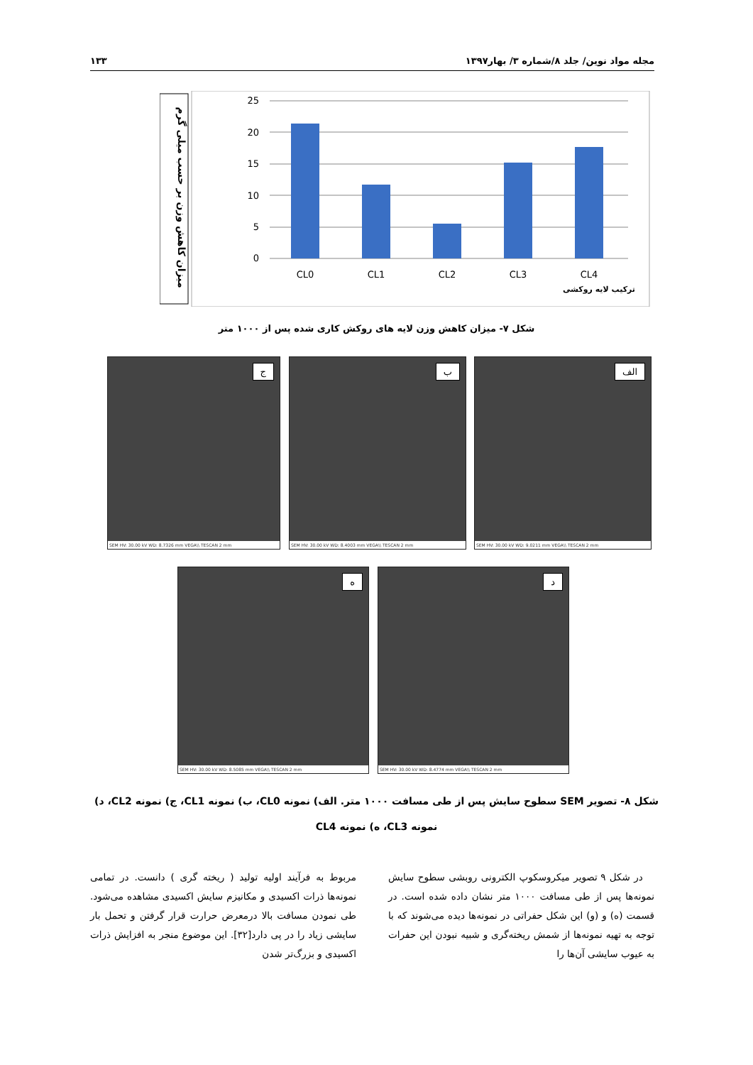مجله مواد نوین/ جلد ۸/شماره ۳/ بهار۱۳۹۷ ۱۳۳
میزان کاهش وزن بر حسب میلی گرم
25
20
15
10
5
0
CL0
CL1
CL2
CL3
CL4
ترکیب لایه روکشی
شکل ۷- میزان کاهش وزن لایه های روکش کاری شده پس از ۱۰۰۰ متر
الف
SEM HV: 30.00 kV WD: 9.0211 mm VEGA\\ TESCAN 2 mm
ب
SEM HV: 30.00 kV WD: 8.4003 mm VEGA\\ TESCAN 2 mm
ج
SEM HV: 30.00 kV WD: 8.7326 mm VEGA\\ TESCAN 2 mm
د
SEM HV: 30.00 kV WD: 8.4774 mm VEGA\\ TESCAN 2 mm
ه
SEM HV: 30.00 kV WD: 8.5085 mm VEGA\\ TESCAN 2 mm
شکل ۸- تصویر SEM سطوح سایش پس از طی مسافت ۱۰۰۰ متر. الف) نمونه CL0، ب) نمونه CL1، ج) نمونه CL2، د)
نمونه CL3، ه) نمونه CL4
در شکل ۹ تصویر میکروسکوپ الکترونی روبشی سطوح سایش نمونه‌ها پس از طی مسافت ۱۰۰۰ متر نشان داده شده است. در قسمت (ه) و (و) این شکل حفراتی در نمونه‌ها دیده می‌شوند که با توجه به تهیه نمونه‌ها از شمش ریخته‌گری و شبیه نبودن این حفرات به عیوب سایشی آن‌ها را
مربوط به فرآیند اولیه تولید ( ریخته گری ) دانست. در تمامی نمونه‌ها ذرات اکسیدی و مکانیزم سایش اکسیدی مشاهده می‌شود. طی نمودن مسافت بالا درمعرض حرارت قرار گرفتن و تحمل بار سایشی زیاد را در پی دارد[۳۲]. این موضوع منجر به افزایش ذرات اکسیدی و بزرگ‌تر شدن